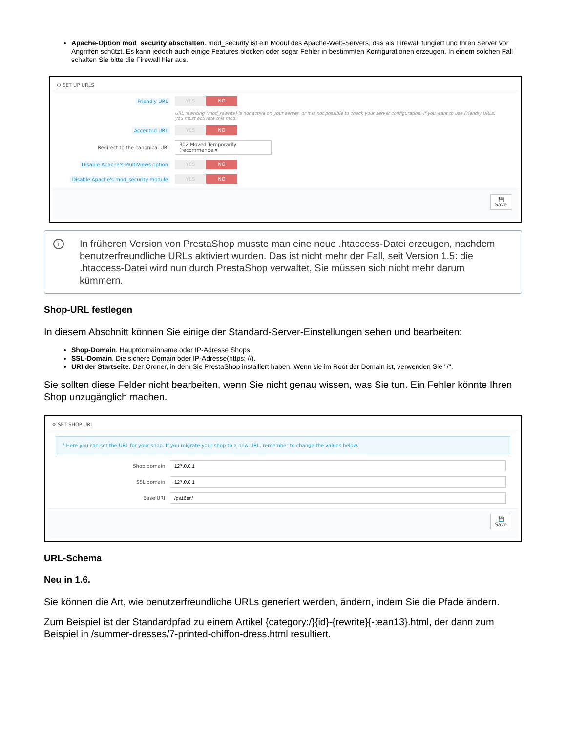Apache-Option mod_security abschalten. mod_security ist ein Modul des Apache-Web-Servers, das als Firewall fungiert und Ihren Server vor Angriffen schützt. Es kann jedoch auch einige Features blocken oder sogar Fehler in bestimmten Konfigurationen erzeugen. In einem solchen Fall schalten Sie bitte die Firewall hier aus.
⚙ SET UP URLS
Friendly URL
YES NO
URL rewriting (mod_rewrite) is not active on your server, or it is not possible to check your server configuration. If you want to use Friendly URLs, you must activate this mod.
Accented URL
YES NO
Redirect to the canonical URL
302 Moved Temporarily (recommende ▾
Disable Apache's MultiViews option
YES NO
Disable Apache's mod_security module
YES NO
💾
Save
i
In früheren Version von PrestaShop musste man eine neue .htaccess-Datei erzeugen, nachdem benutzerfreundliche URLs aktiviert wurden. Das ist nicht mehr der Fall, seit Version 1.5: die .htaccess-Datei wird nun durch PrestaShop verwaltet, Sie müssen sich nicht mehr darum kümmern.
Shop-URL festlegen
In diesem Abschnitt können Sie einige der Standard-Server-Einstellungen sehen und bearbeiten:
Shop-Domain. Hauptdomainname oder IP-Adresse Shops.
SSL-Domain. Die sichere Domain oder IP-Adresse(https: //).
URI der Startseite. Der Ordner, in dem Sie PrestaShop installiert haben. Wenn sie im Root der Domain ist, verwenden Sie "/".
Sie sollten diese Felder nicht bearbeiten, wenn Sie nicht genau wissen, was Sie tun. Ein Fehler könnte Ihren Shop unzugänglich machen.
⚙ SET SHOP URL
? Here you can set the URL for your shop. If you migrate your shop to a new URL, remember to change the values below.
Shop domain
SSL domain
Base URI
💾
Save
URL-Schema
Neu in 1.6.
Sie können die Art, wie benutzerfreundliche URLs generiert werden, ändern, indem Sie die Pfade ändern.
Zum Beispiel ist der Standardpfad zu einem Artikel {category:/}{id}-{rewrite}{-:ean13}.html, der dann zum Beispiel in /summer-dresses/7-printed-chiffon-dress.html resultiert.